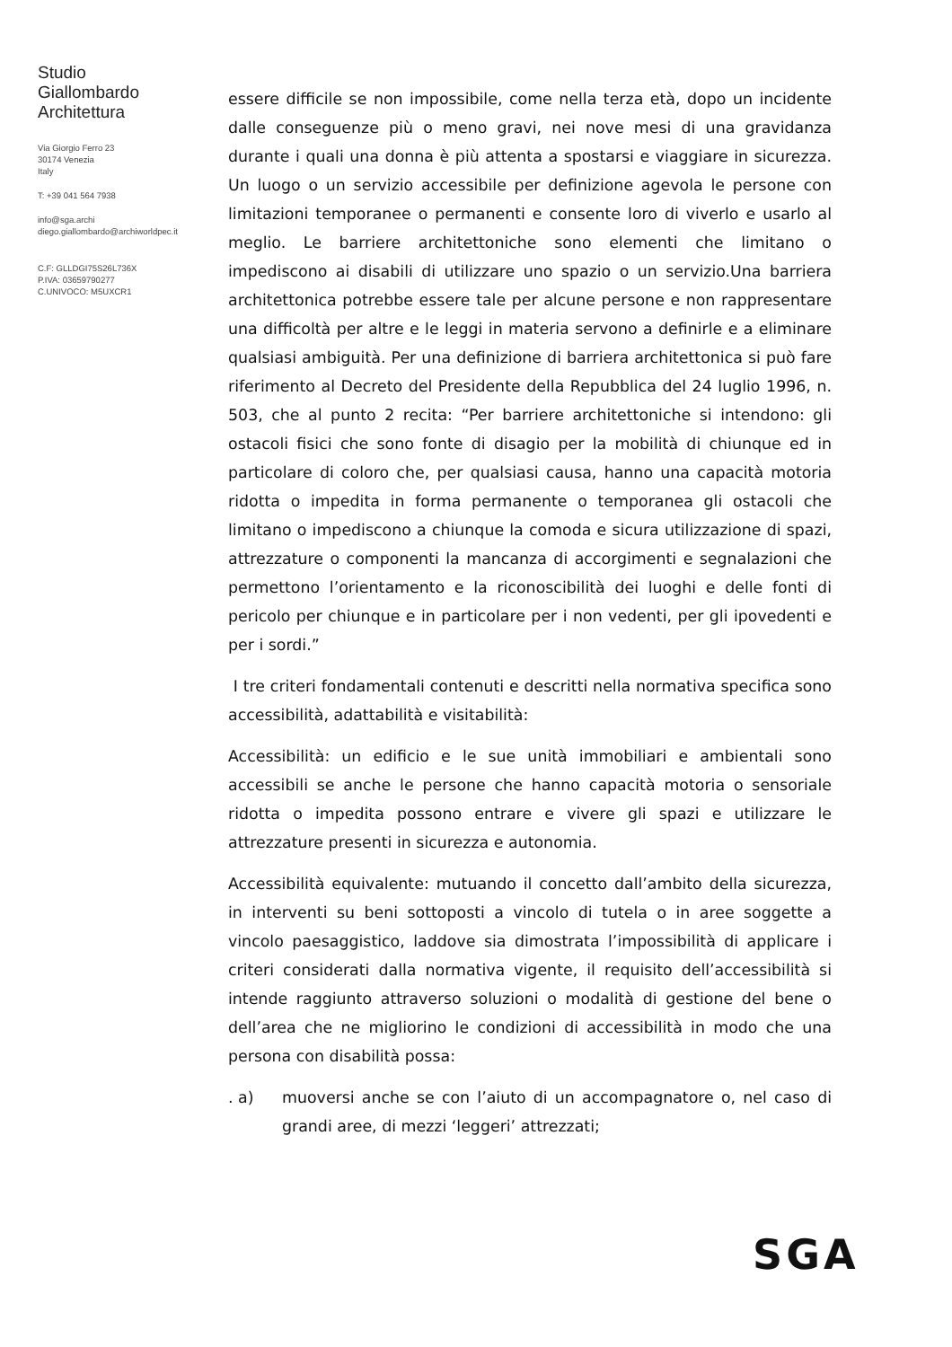Studio
Giallombardo
Architettura
Via Giorgio Ferro 23
30174 Venezia
Italy
T: +39 041 564 7938
info@sga.archi
diego.giallombardo@archiworldpec.it
C.F: GLLDGI75S26L736X
P.IVA: 03659790277
C.UNIVOCO: M5UXCR1
essere difficile se non impossibile, come nella terza età, dopo un incidente dalle conseguenze più o meno gravi, nei nove mesi di una gravidanza durante i quali una donna è più attenta a spostarsi e viaggiare in sicurezza. Un luogo o un servizio accessibile per definizione agevola le persone con limitazioni temporanee o permanenti e consente loro di viverlo e usarlo al meglio. Le barriere architettoniche sono elementi che limitano o impediscono ai disabili di utilizzare uno spazio o un servizio.Una barriera architettonica potrebbe essere tale per alcune persone e non rappresentare una difficoltà per altre e le leggi in materia servono a definirle e a eliminare qualsiasi ambiguità. Per una definizione di barriera architettonica si può fare riferimento al Decreto del Presidente della Repubblica del 24 luglio 1996, n. 503, che al punto 2 recita: “Per barriere architettoniche si intendono: gli ostacoli fisici che sono fonte di disagio per la mobilità di chiunque ed in particolare di coloro che, per qualsiasi causa, hanno una capacità motoria ridotta o impedita in forma permanente o temporanea gli ostacoli che limitano o impediscono a chiunque la comoda e sicura utilizzazione di spazi, attrezzature o componenti la mancanza di accorgimenti e segnalazioni che permettono l’orientamento e la riconoscibilità dei luoghi e delle fonti di pericolo per chiunque e in particolare per i non vedenti, per gli ipovedenti e per i sordi.”
I tre criteri fondamentali contenuti e descritti nella normativa specifica sono accessibilità, adattabilità e visitabilità:
Accessibilità: un edificio e le sue unità immobiliari e ambientali sono accessibili se anche le persone che hanno capacità motoria o sensoriale ridotta o impedita possono entrare e vivere gli spazi e utilizzare le attrezzature presenti in sicurezza e autonomia.
Accessibilità equivalente: mutuando il concetto dall’ambito della sicurezza, in interventi su beni sottoposti a vincolo di tutela o in aree soggette a vincolo paesaggistico, laddove sia dimostrata l’impossibilità di applicare i criteri considerati dalla normativa vigente, il requisito dell’accessibilità si intende raggiunto attraverso soluzioni o modalità di gestione del bene o dell’area che ne migliorino le condizioni di accessibilità in modo che una persona con disabilità possa:
. a) muoversi anche se con l’aiuto di un accompagnatore o, nel caso di grandi aree, di mezzi ‘leggeri’ attrezzati;
SGA